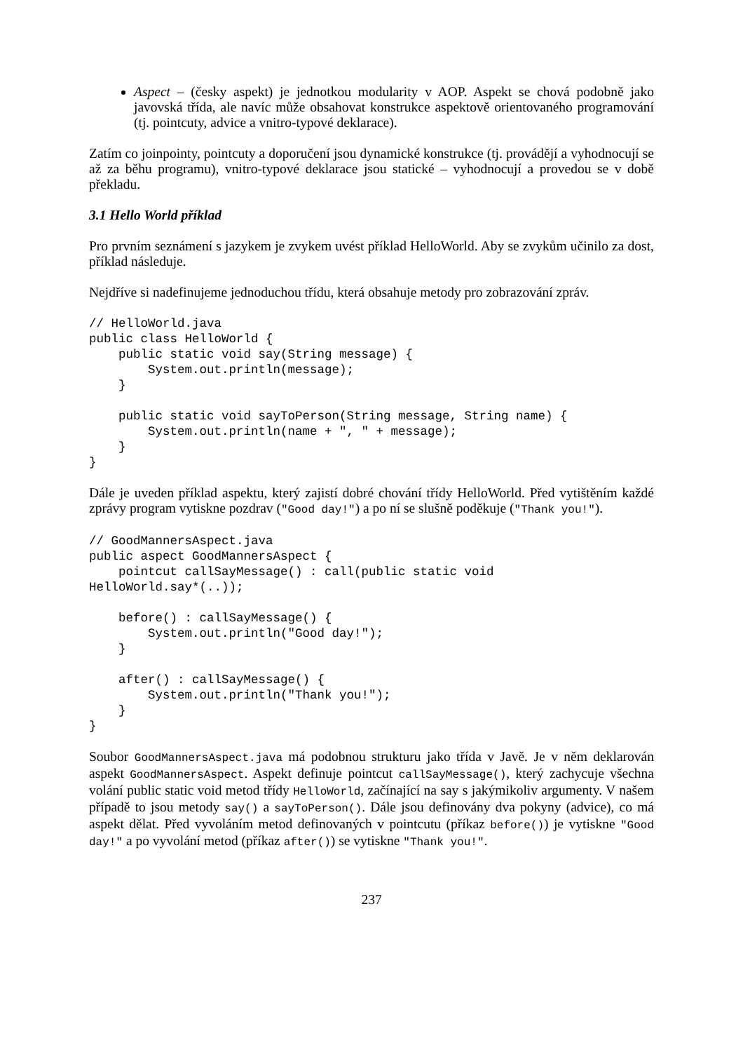Aspect – (česky aspekt) je jednotkou modularity v AOP. Aspekt se chová podobně jako javovská třída, ale navíc může obsahovat konstrukce aspektově orientovaného programování (tj. pointcuty, advice a vnitro-typové deklarace).
Zatím co joinpointy, pointcuty a doporučení jsou dynamické konstrukce (tj. provádějí a vyhodnocují se až za běhu programu), vnitro-typové deklarace jsou statické – vyhodnocují a provedou se v době překladu.
3.1 Hello World příklad
Pro prvním seznámení s jazykem je zvykem uvést příklad HelloWorld. Aby se zvykům učinilo za dost, příklad následuje.
Nejdříve si nadefinujeme jednoduchou třídu, která obsahuje metody pro zobrazování zpráv.
// HelloWorld.java
public class HelloWorld {
    public static void say(String message) {
        System.out.println(message);
    }

    public static void sayToPerson(String message, String name) {
        System.out.println(name + ", " + message);
    }
}
Dále je uveden příklad aspektu, který zajistí dobré chování třídy HelloWorld. Před vytištěním každé zprávy program vytiskne pozdrav ("Good day!") a po ní se slušně poděkuje ("Thank you!").
// GoodMannersAspect.java
public aspect GoodMannersAspect {
    pointcut callSayMessage() : call(public static void
HelloWorld.say*(..));

    before() : callSayMessage() {
        System.out.println("Good day!");
    }

    after() : callSayMessage() {
        System.out.println("Thank you!");
    }
}
Soubor GoodMannersAspect.java má podobnou strukturu jako třída v Javě. Je v něm deklarován aspekt GoodMannersAspect. Aspekt definuje pointcut callSayMessage(), který zachycuje všechna volání public static void metod třídy HelloWorld, začínající na say s jakýmikoliv argumenty. V našem případě to jsou metody say() a sayToPerson(). Dále jsou definovány dva pokyny (advice), co má aspekt dělat. Před vyvoláním metod definovaných v pointcutu (příkaz before()) je vytiskne "Good day!" a po vyvolání metod (příkaz after()) se vytiskne "Thank you!".
237